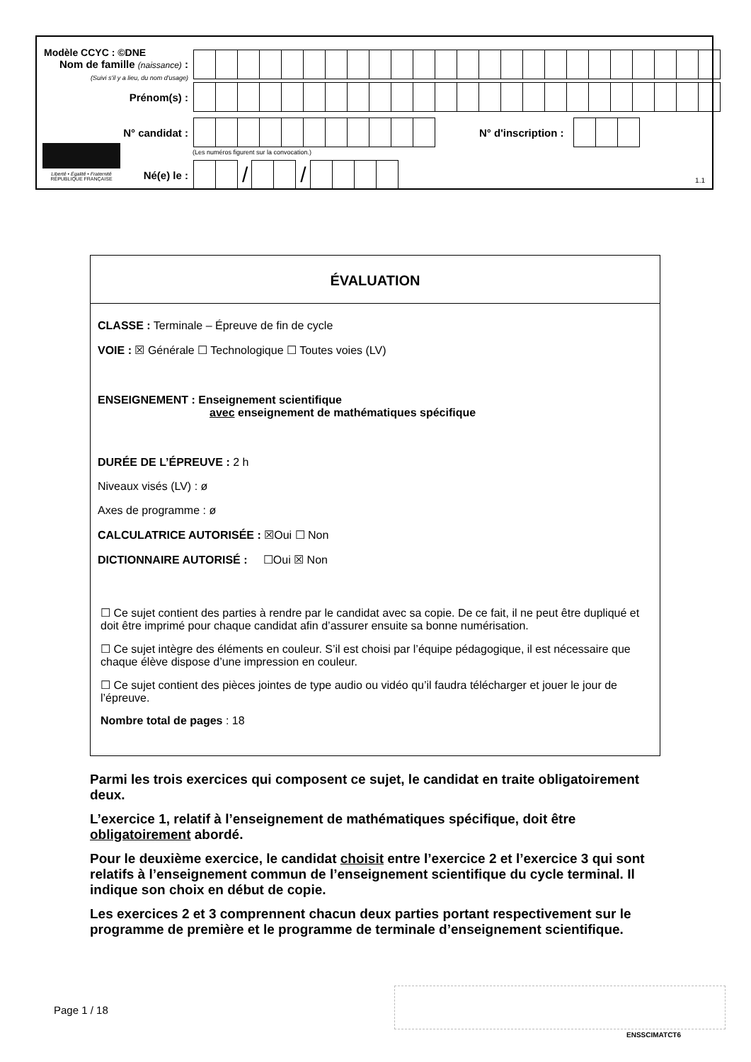Modèle CCYC : ©DNE
Nom de famille (naissance) :
(Suivi s'il y a lieu, du nom d'usage)
Prénom(s) :
N° candidat : N° d'inscription :
(Les numéros figurent sur la convocation.)
Liberté • Égalité • Fraternité
RÉPUBLIQUE FRANÇAISE
Né(e) le :
/ /
1.1
ÉVALUATION
CLASSE : Terminale – Épreuve de fin de cycle
VOIE : ☒ Générale ☐ Technologique ☐ Toutes voies (LV)
ENSEIGNEMENT : Enseignement scientifique
avec enseignement de mathématiques spécifique
DURÉE DE L’ÉPREUVE : 2 h
Niveaux visés (LV) : ø
Axes de programme : ø
CALCULATRICE AUTORISÉE : ☒Oui ☐ Non
DICTIONNAIRE AUTORISÉ : ☐Oui ☒ Non
☐ Ce sujet contient des parties à rendre par le candidat avec sa copie. De ce fait, il ne peut être dupliqué et doit être imprimé pour chaque candidat afin d’assurer ensuite sa bonne numérisation.
☐ Ce sujet intègre des éléments en couleur. S’il est choisi par l’équipe pédagogique, il est nécessaire que chaque élève dispose d’une impression en couleur.
☐ Ce sujet contient des pièces jointes de type audio ou vidéo qu’il faudra télécharger et jouer le jour de l’épreuve.
Nombre total de pages : 18
Parmi les trois exercices qui composent ce sujet, le candidat en traite obligatoirement deux.
L’exercice 1, relatif à l’enseignement de mathématiques spécifique, doit être obligatoirement abordé.
Pour le deuxième exercice, le candidat choisit entre l’exercice 2 et l’exercice 3 qui sont relatifs à l’enseignement commun de l’enseignement scientifique du cycle terminal. Il indique son choix en début de copie.
Les exercices 2 et 3 comprennent chacun deux parties portant respectivement sur le programme de première et le programme de terminale d’enseignement scientifique.
Page 1 / 18
ENSSCIMATCT6